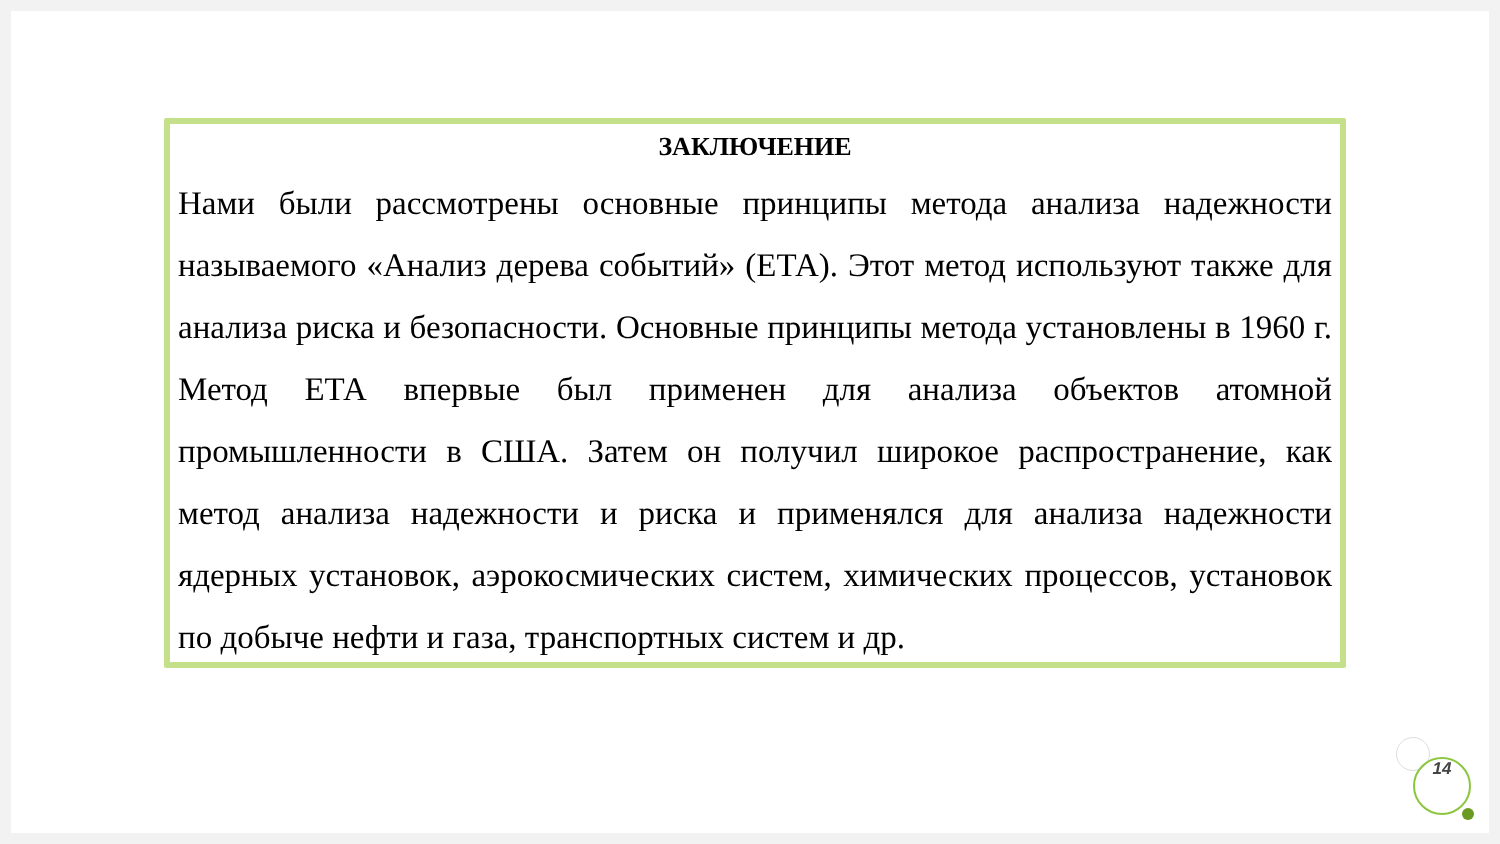ЗАКЛЮЧЕНИЕ
Нами были рассмотрены основные принципы метода анализа надежности называемого «Анализ дерева событий» (ЕТА). Этот метод используют также для анализа риска и безопасности. Основные принципы метода установлены в 1960 г. Метод ЕТА впервые был применен для анализа объектов атомной промышленности в США. Затем он получил широкое распространение, как метод анализа надежности и риска и применялся для анализа надежности ядерных установок, аэрокосмических систем, химических процессов, установок по добыче нефти и газа, транспортных систем и др.
14